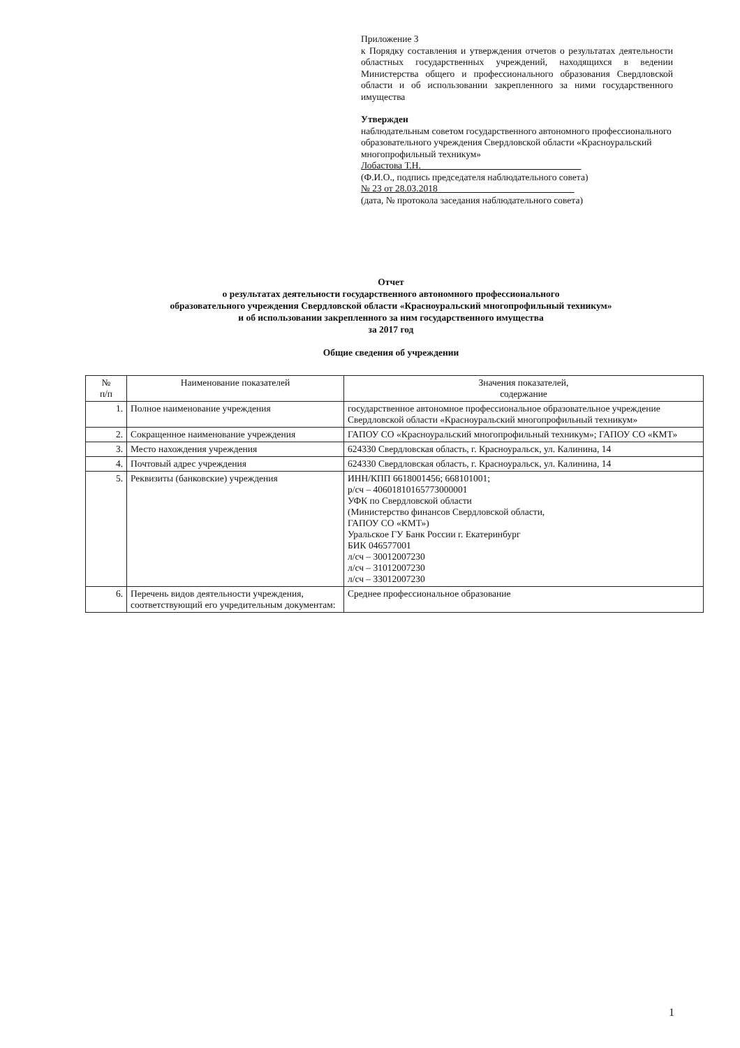Приложение 3
к Порядку составления и утверждения отчетов о результатах деятельности областных государственных учреждений, находящихся в ведении Министерства общего и профессионального образования Свердловской области и об использовании закрепленного за ними государственного имущества
Утвержден
наблюдательным советом государственного автономного профессионального образовательного учреждения Свердловской области «Красноуральский многопрофильный техникум»
Лобастова Т.Н.__________________________________
(Ф.И.О., подпись председателя наблюдательного совета)
№ 23 от 28.03.2018_____________________________
(дата, № протокола заседания наблюдательного совета)
Отчет
о результатах деятельности государственного автономного профессионального
образовательного учреждения Свердловской области «Красноуральский многопрофильный техникум»
и об использовании закрепленного за ним государственного имущества
за 2017 год
Общие сведения об учреждении
| № п/п | Наименование показателей | Значения показателей, содержание |
| --- | --- | --- |
| 1. | Полное наименование учреждения | государственное автономное профессиональное образовательное учреждение Свердловской области «Красноуральский многопрофильный техникум» |
| 2. | Сокращенное наименование учреждения | ГАПОУ СО «Красноуральский многопрофильный техникум»; ГАПОУ СО «КМТ» |
| 3. | Место нахождения учреждения | 624330 Свердловская область, г. Красноуральск, ул. Калинина, 14 |
| 4. | Почтовый адрес учреждения | 624330 Свердловская область, г. Красноуральск, ул. Калинина, 14 |
| 5. | Реквизиты (банковские) учреждения | ИНН/КПП 6618001456; 668101001; р/сч – 40601810165773000001 УФК по Свердловской области (Министерство финансов Свердловской области, ГАПОУ СО «КМТ») Уральское ГУ Банк России г. Екатеринбург БИК 046577001 л/сч – 30012007230 л/сч – 31012007230 л/сч – 33012007230 |
| 6. | Перечень видов деятельности учреждения, соответствующий его учредительным документам: | Среднее профессиональное образование |
1